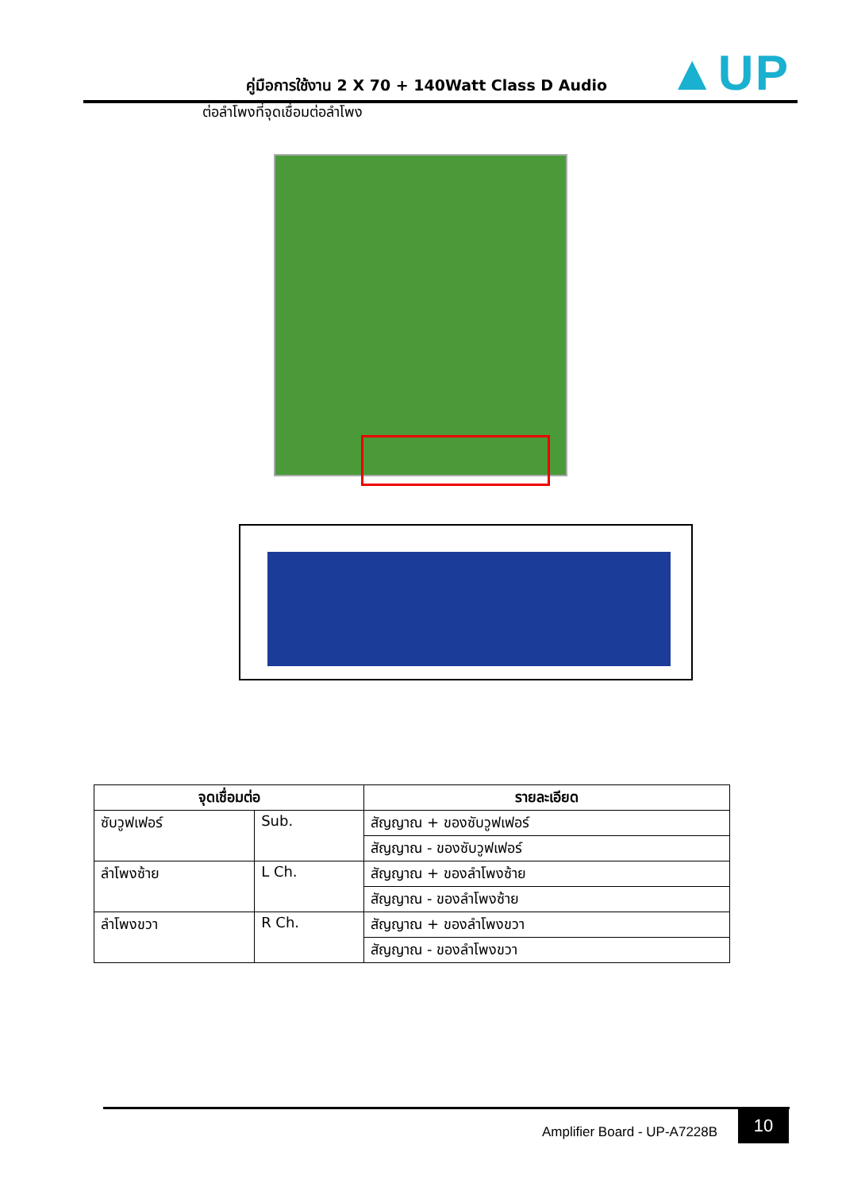คู่มือการใช้งาน 2 X 70 + 140Watt Class D Audio
▲UP
ต่อลำโพงที่จุดเชื่อมต่อลำโพง
| จุดเชื่อมต่อ | | รายละเอียด |
| --- | --- | --- |
| ซับวูฟเฟอร์ | Sub. | สัญญาณ + ของซับวูฟเฟอร์ |
| | | สัญญาณ - ของซับวูฟเฟอร์ |
| ลำโพงซ้าย | L Ch. | สัญญาณ + ของลำโพงซ้าย |
| | | สัญญาณ - ของลำโพงซ้าย |
| ลำโพงขวา | R Ch. | สัญญาณ + ของลำโพงขวา |
| | | สัญญาณ - ของลำโพงขวา |
Amplifier Board - UP-A7228B
10